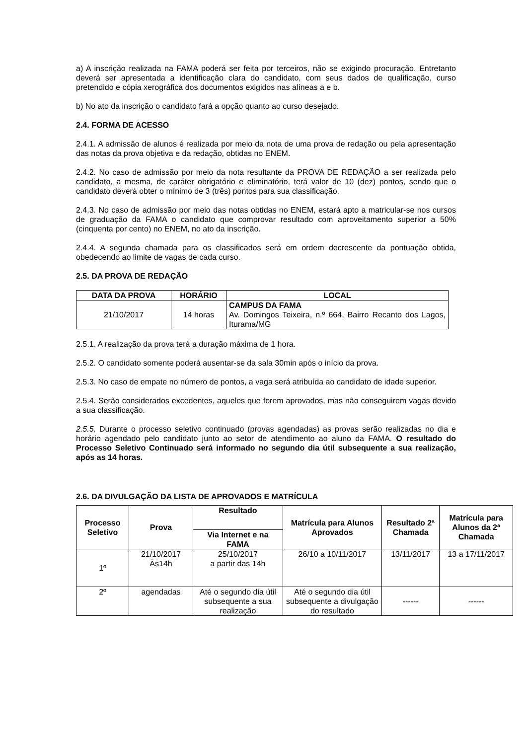a) A inscrição realizada na FAMA poderá ser feita por terceiros, não se exigindo procuração. Entretanto deverá ser apresentada a identificação clara do candidato, com seus dados de qualificação, curso pretendido e cópia xerográfica dos documentos exigidos nas alíneas a e b.
b) No ato da inscrição o candidato fará a opção quanto ao curso desejado.
2.4. FORMA DE ACESSO
2.4.1. A admissão de alunos é realizada por meio da nota de uma prova de redação ou pela apresentação das notas da prova objetiva e da redação, obtidas no ENEM.
2.4.2. No caso de admissão por meio da nota resultante da PROVA DE REDAÇÃO a ser realizada pelo candidato, a mesma, de caráter obrigatório e eliminatório, terá valor de 10 (dez) pontos, sendo que o candidato deverá obter o mínimo de 3 (três) pontos para sua classificação.
2.4.3. No caso de admissão por meio das notas obtidas no ENEM, estará apto a matricular-se nos cursos de graduação da FAMA o candidato que comprovar resultado com aproveitamento superior a 50% (cinquenta por cento) no ENEM, no ato da inscrição.
2.4.4. A segunda chamada para os classificados será em ordem decrescente da pontuação obtida, obedecendo ao limite de vagas de cada curso.
2.5. DA PROVA DE REDAÇÃO
| DATA DA PROVA | HORÁRIO | LOCAL |
| --- | --- | --- |
| 21/10/2017 | 14 horas | CAMPUS DA FAMA Av. Domingos Teixeira, n.º 664, Bairro Recanto dos Lagos, Iturama/MG |
2.5.1. A realização da prova terá a duração máxima de 1 hora.
2.5.2. O candidato somente poderá ausentar-se da sala 30min após o início da prova.
2.5.3. No caso de empate no número de pontos, a vaga será atribuída ao candidato de idade superior.
2.5.4. Serão considerados excedentes, aqueles que forem aprovados, mas não conseguirem vagas devido a sua classificação.
2.5.5. Durante o processo seletivo continuado (provas agendadas) as provas serão realizadas no dia e horário agendado pelo candidato junto ao setor de atendimento ao aluno da FAMA. O resultado do Processo Seletivo Continuado será informado no segundo dia útil subsequente a sua realização, após as 14 horas.
2.6. DA DIVULGAÇÃO DA LISTA DE APROVADOS E MATRÍCULA
| Processo Seletivo | Prova | Resultado | Matrícula para Alunos Aprovados | Resultado 2ª Chamada | Matrícula para Alunos da 2ª Chamada |
| --- | --- | --- | --- | --- | --- |
| | | Via Internet e na FAMA | | | |
| 1º | 21/10/2017 Às14h | 25/10/2017 a partir das 14h | 26/10 a 10/11/2017 | 13/11/2017 | 13 a 17/11/2017 |
| 2º | agendadas | Até o segundo dia útil subsequente a sua realização | Até o segundo dia útil subsequente a divulgação do resultado | ------ | ------ |